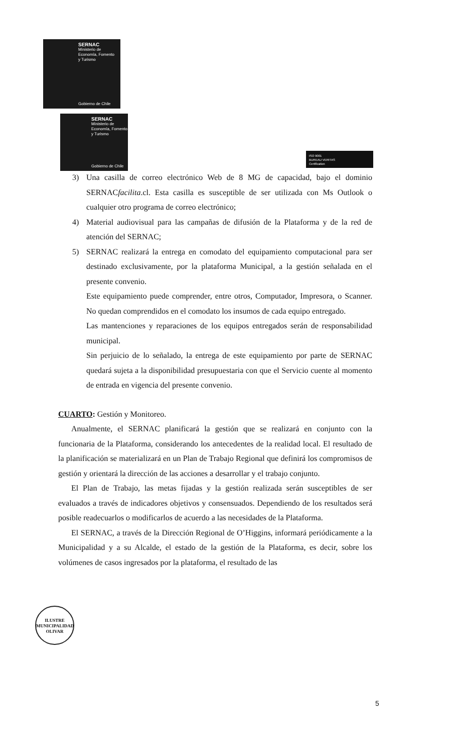SERNAC
Ministerio de
Economía, Fomento
y Turismo
Gobierno de Chile
SERNAC
Ministerio de
Economía, Fomento
y Turismo
Gobierno de Chile
ISO 9001
BUREAU VERITAS
Certification
3) Una casilla de correo electrónico Web de 8 MG de capacidad, bajo el dominio SERNACfacilita.cl. Esta casilla es susceptible de ser utilizada con Ms Outlook o cualquier otro programa de correo electrónico;
4) Material audiovisual para las campañas de difusión de la Plataforma y de la red de atención del SERNAC;
5) SERNAC realizará la entrega en comodato del equipamiento computacional para ser destinado exclusivamente, por la plataforma Municipal, a la gestión señalada en el presente convenio.
Este equipamiento puede comprender, entre otros, Computador, Impresora, o Scanner. No quedan comprendidos en el comodato los insumos de cada equipo entregado.
Las mantenciones y reparaciones de los equipos entregados serán de responsabilidad municipal.
Sin perjuicio de lo señalado, la entrega de este equipamiento por parte de SERNAC quedará sujeta a la disponibilidad presupuestaria con que el Servicio cuente al momento de entrada en vigencia del presente convenio.
CUARTO: Gestión y Monitoreo.
Anualmente, el SERNAC planificará la gestión que se realizará en conjunto con la funcionaria de la Plataforma, considerando los antecedentes de la realidad local. El resultado de la planificación se materializará en un Plan de Trabajo Regional que definirá los compromisos de gestión y orientará la dirección de las acciones a desarrollar y el trabajo conjunto.
El Plan de Trabajo, las metas fijadas y la gestión realizada serán susceptibles de ser evaluados a través de indicadores objetivos y consensuados. Dependiendo de los resultados será posible readecuarlos o modificarlos de acuerdo a las necesidades de la Plataforma.
El SERNAC, a través de la Dirección Regional de O’Higgins, informará periódicamente a la Municipalidad y a su Alcalde, el estado de la gestión de la Plataforma, es decir, sobre los volúmenes de casos ingresados por la plataforma, el resultado de las
ILUSTRE
MUNICIPALIDAD
OLIVAR
5